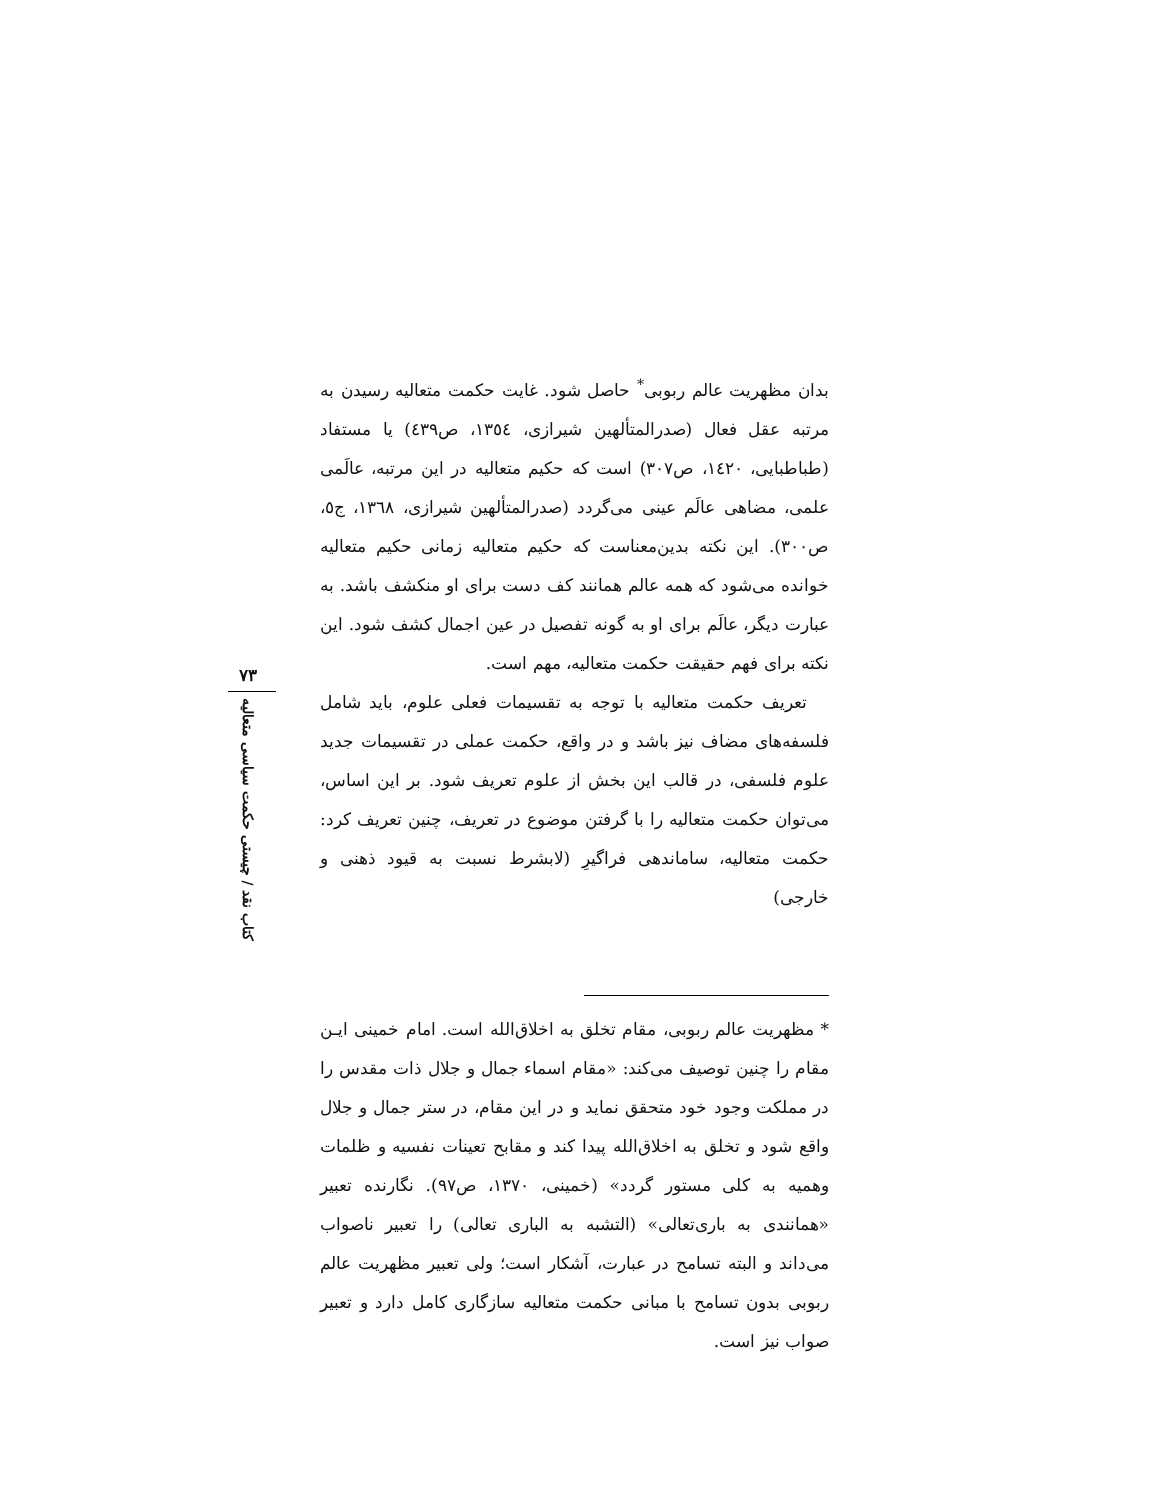بدان مظهریت عالم ربوبی<sup>*</sup> حاصل شود. غایت حکمت متعالیه رسیدن به مرتبه عقل فعال (صدرالمتألهین شیرازی، ١٣٥٤، ص٤٣٩) یا مستفاد (طباطبایی، ١٤٢٠، ص٣٠٧) است که حکیم متعالیه در این مرتبه، عالَمی علمی، مضاهی عالَم عینی می‌گردد (صدرالمتألهین شیرازی، ١٣٦٨، ج٥، ص٣٠٠). این نکته بدین‌معناست که حکیم متعالیه زمانی حکیم متعالیه خوانده می‌شود که همه عالم همانند کف دست برای او منکشف باشد. به عبارت دیگر، عالَم برای او به گونه تفصیل در عین اجمال کشف شود. این نکته برای فهم حقیقت حکمت متعالیه، مهم است.
تعریف حکمت متعالیه با توجه به تقسیمات فعلی علوم، باید شامل فلسفه‌های مضاف نیز باشد و در واقع، حکمت عملی در تقسیمات جدید علوم فلسفی، در قالب این بخش از علوم تعریف شود. بر این اساس، می‌توان حکمت متعالیه را با گرفتن موضوع در تعریف، چنین تعریف کرد: حکمت متعالیه، ساماندهی فراگیرِ (لابشرط نسبت به قیود ذهنی و خارجی)
* مظهریت عالم ربوبی، مقام تخلق به اخلاق‌الله است. امام خمینی ایـن مقام را چنین توصیف می‌کند: «مقام اسماء جمال و جلال ذات مقدس را در مملکت وجود خود متحقق نماید و در این مقام، در ستر جمال و جلال واقع شود و تخلق به اخلاق‌الله پیدا کند و مقابح تعینات نفسیه و ظلمات وهمیه به کلی مستور گردد» (خمینی، ١٣٧٠، ص٩٧). نگارنده تعبیر «همانندی به باری‌تعالی» (التشبه به الباری تعالی) را تعبیر ناصواب می‌داند و البته تسامح در عبارت، آشکار است؛ ولی تعبیر مظهریت عالم ربوبی بدون تسامح با مبانی حکمت متعالیه سازگاری کامل دارد و تعبیر صواب نیز است.
٧٣
کتاب نقد / چیستی حکمت سیاسی متعالیه